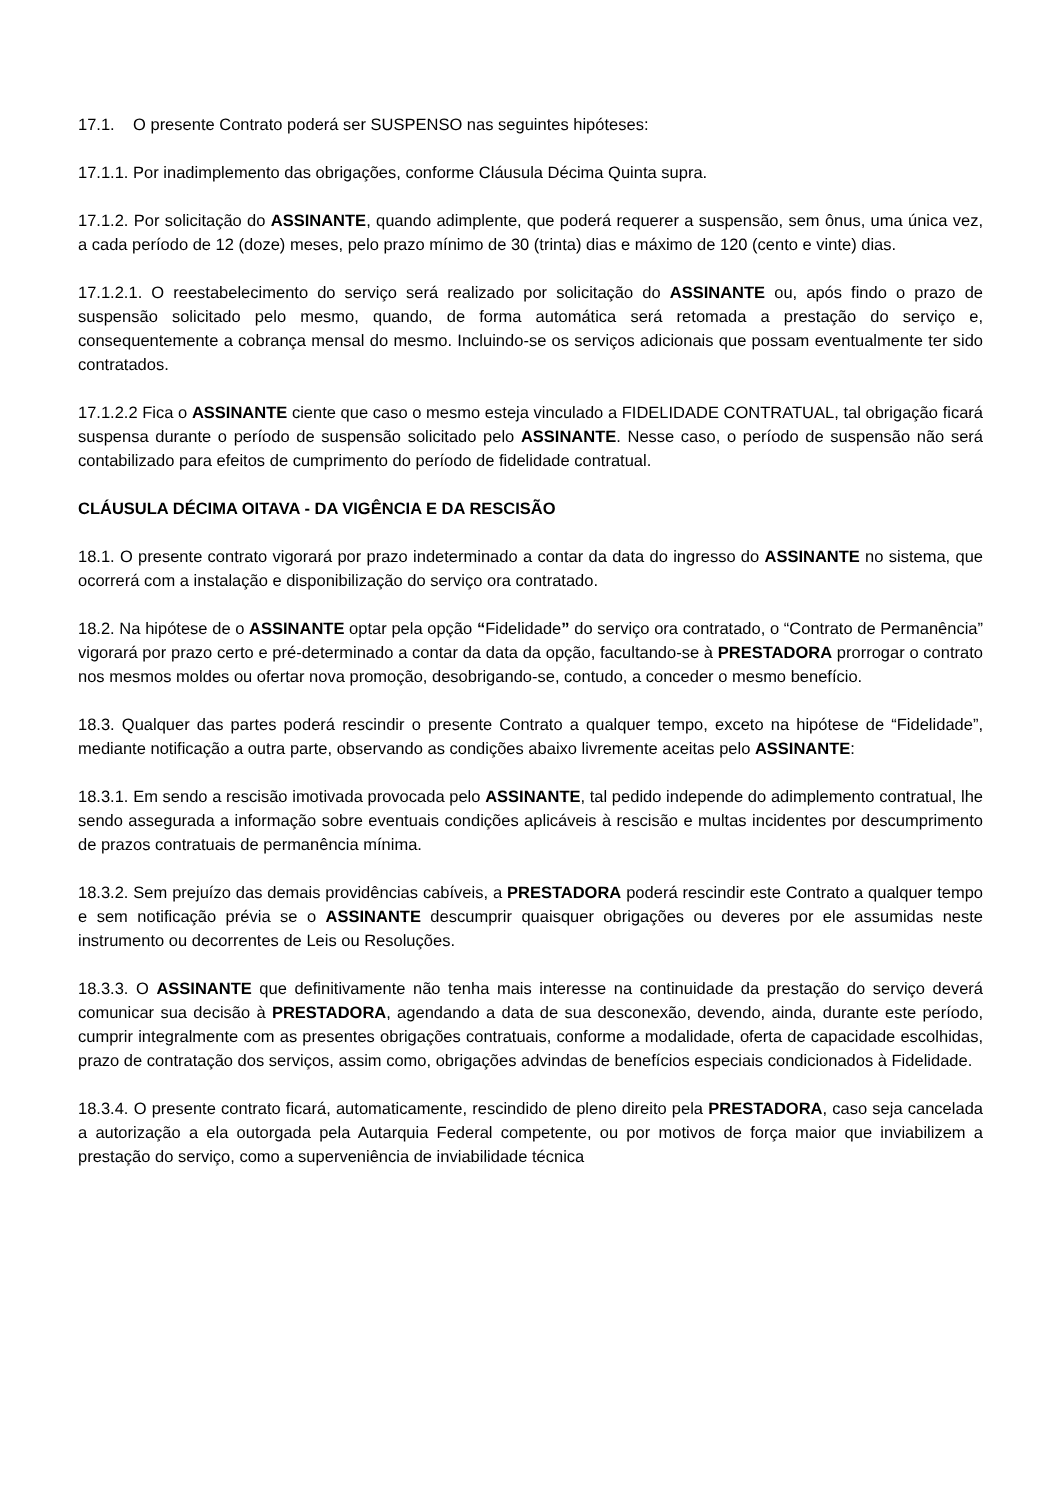17.1. O presente Contrato poderá ser SUSPENSO nas seguintes hipóteses:
17.1.1. Por inadimplemento das obrigações, conforme Cláusula Décima Quinta supra.
17.1.2. Por solicitação do ASSINANTE, quando adimplente, que poderá requerer a suspensão, sem ônus, uma única vez, a cada período de 12 (doze) meses, pelo prazo mínimo de 30 (trinta) dias e máximo de 120 (cento e vinte) dias.
17.1.2.1. O reestabelecimento do serviço será realizado por solicitação do ASSINANTE ou, após findo o prazo de suspensão solicitado pelo mesmo, quando, de forma automática será retomada a prestação do serviço e, consequentemente a cobrança mensal do mesmo. Incluindo-se os serviços adicionais que possam eventualmente ter sido contratados.
17.1.2.2 Fica o ASSINANTE ciente que caso o mesmo esteja vinculado a FIDELIDADE CONTRATUAL, tal obrigação ficará suspensa durante o período de suspensão solicitado pelo ASSINANTE. Nesse caso, o período de suspensão não será contabilizado para efeitos de cumprimento do período de fidelidade contratual.
CLÁUSULA DÉCIMA OITAVA - DA VIGÊNCIA E DA RESCISÃO
18.1. O presente contrato vigorará por prazo indeterminado a contar da data do ingresso do ASSINANTE no sistema, que ocorrerá com a instalação e disponibilização do serviço ora contratado.
18.2. Na hipótese de o ASSINANTE optar pela opção “Fidelidade” do serviço ora contratado, o “Contrato de Permanência” vigorará por prazo certo e pré-determinado a contar da data da opção, facultando-se à PRESTADORA prorrogar o contrato nos mesmos moldes ou ofertar nova promoção, desobrigando-se, contudo, a conceder o mesmo benefício.
18.3. Qualquer das partes poderá rescindir o presente Contrato a qualquer tempo, exceto na hipótese de “Fidelidade”, mediante notificação a outra parte, observando as condições abaixo livremente aceitas pelo ASSINANTE:
18.3.1. Em sendo a rescisão imotivada provocada pelo ASSINANTE, tal pedido independe do adimplemento contratual, lhe sendo assegurada a informação sobre eventuais condições aplicáveis à rescisão e multas incidentes por descumprimento de prazos contratuais de permanência mínima.
18.3.2. Sem prejuízo das demais providências cabíveis, a PRESTADORA poderá rescindir este Contrato a qualquer tempo e sem notificação prévia se o ASSINANTE descumprir quaisquer obrigações ou deveres por ele assumidas neste instrumento ou decorrentes de Leis ou Resoluções.
18.3.3. O ASSINANTE que definitivamente não tenha mais interesse na continuidade da prestação do serviço deverá comunicar sua decisão à PRESTADORA, agendando a data de sua desconexão, devendo, ainda, durante este período, cumprir integralmente com as presentes obrigações contratuais, conforme a modalidade, oferta de capacidade escolhidas, prazo de contratação dos serviços, assim como, obrigações advindas de benefícios especiais condicionados à Fidelidade.
18.3.4. O presente contrato ficará, automaticamente, rescindido de pleno direito pela PRESTADORA, caso seja cancelada a autorização a ela outorgada pela Autarquia Federal competente, ou por motivos de força maior que inviabilizem a prestação do serviço, como a superveniência de inviabilidade técnica